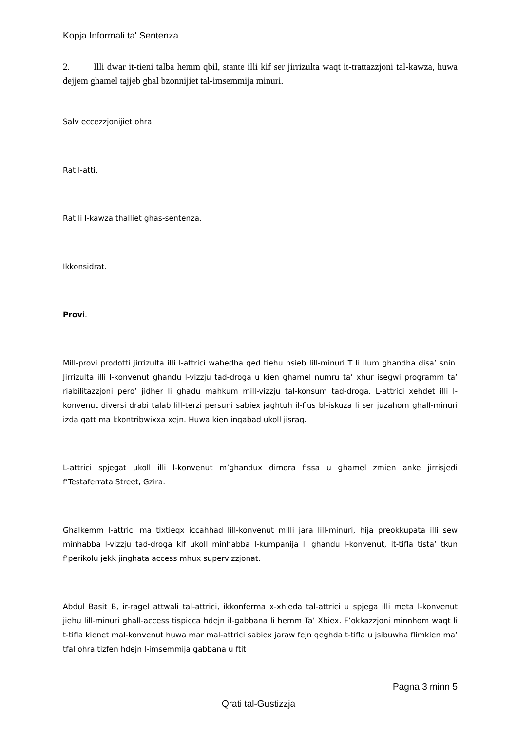Kopja Informali ta' Sentenza
2. Illi dwar it-tieni talba hemm qbil, stante illi kif ser jirrizulta waqt it-trattazzjoni tal-kawza, huwa dejjem ghamel tajjeb ghal bzonnijiet tal-imsemmija minuri.
Salv eccezzjonijiet ohra.
Rat l-atti.
Rat li l-kawza thalliet ghas-sentenza.
Ikkonsidrat.
Provi.
Mill-provi prodotti jirrizulta illi l-attrici wahedha qed tiehu hsieb lill-minuri T li llum ghandha disa’ snin. Jirrizulta illi l-konvenut ghandu l-vizzju tad-droga u kien ghamel numru ta’ xhur isegwi programm ta’ riabilitazzjoni pero’ jidher li ghadu mahkum mill-vizzju tal-konsum tad-droga. L-attrici xehdet illi l-konvenut diversi drabi talab lill-terzi persuni sabiex jaghtuh il-flus bl-iskuza li ser juzahom ghall-minuri izda qatt ma kkontribwixxa xejn. Huwa kien inqabad ukoll jisraq.
L-attrici spjegat ukoll illi l-konvenut m’ghandux dimora fissa u ghamel zmien anke jirrisjedi f’Testaferrata Street, Gzira.
Ghalkemm l-attrici ma tixtieqx iccahhad lill-konvenut milli jara lill-minuri, hija preokkupata illi sew minhabba l-vizzju tad-droga kif ukoll minhabba l-kumpanija li ghandu l-konvenut, it-tifla tista’ tkun f’perikolu jekk jinghata access mhux supervizzjonat.
Abdul Basit B, ir-ragel attwali tal-attrici, ikkonferma x-xhieda tal-attrici u spjega illi meta l-konvenut jiehu lill-minuri ghall-access tispicca hdejn il-gabbana li hemm Ta’ Xbiex. F’okkazzjoni minnhom waqt li t-tifla kienet mal-konvenut huwa mar mal-attrici sabiex jaraw fejn qeghda t-tifla u jsibuwha flimkien ma’ tfal ohra tizfen hdejn l-imsemmija gabbana u ftit
Pagna 3 minn 5
Qrati tal-Gustizzja